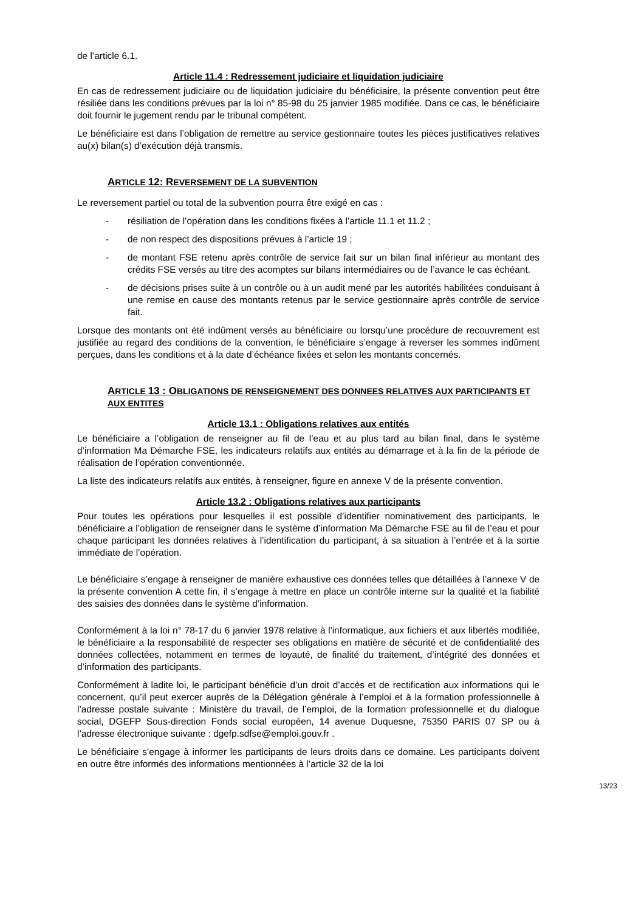de l’article 6.1.
Article 11.4 : Redressement judiciaire et liquidation judiciaire
En cas de redressement judiciaire ou de liquidation judiciaire du bénéficiaire, la présente convention peut être résiliée dans les conditions prévues par la loi n° 85-98 du 25 janvier 1985 modifiée. Dans ce cas, le bénéficiaire doit fournir le jugement rendu par le tribunal compétent.
Le bénéficiaire est dans l’obligation de remettre au service gestionnaire toutes les pièces justificatives relatives au(x) bilan(s) d’exécution déjà transmis.
ARTICLE 12: REVERSEMENT DE LA SUBVENTION
Le reversement partiel ou total de la subvention pourra être exigé en cas :
- résiliation de l’opération dans les conditions fixées à l’article 11.1 et 11.2 ;
- de non respect des dispositions prévues à l’article 19 ;
- de montant FSE retenu après contrôle de service fait sur un bilan final inférieur au montant des crédits FSE versés au titre des acomptes sur bilans intermédiaires ou de l’avance le cas échéant.
- de décisions prises suite à un contrôle ou à un audit mené par les autorités habilitées conduisant à une remise en cause des montants retenus par le service gestionnaire après contrôle de service fait.
Lorsque des montants ont été indûment versés au bénéficiaire ou lorsqu’une procédure de recouvrement est justifiée au regard des conditions de la convention, le bénéficiaire s’engage à reverser les sommes indûment perçues, dans les conditions et à la date d’échéance fixées et selon les montants concernés.
ARTICLE 13 : OBLIGATIONS DE RENSEIGNEMENT DES DONNEES RELATIVES AUX PARTICIPANTS ET AUX ENTITES
Article 13.1 : Obligations relatives aux entités
Le bénéficiaire a l’obligation de renseigner au fil de l’eau et au plus tard au bilan final, dans le système d’information Ma Démarche FSE, les indicateurs relatifs aux entités au démarrage et à la fin de la période de réalisation de l’opération conventionnée.
La liste des indicateurs relatifs aux entités, à renseigner, figure en annexe V de la présente convention.
Article 13.2 : Obligations relatives aux participants
Pour toutes les opérations pour lesquelles il est possible d’identifier nominativement des participants, le bénéficiaire a l’obligation de renseigner dans le système d’information Ma Démarche FSE au fil de l’eau et pour chaque participant les données relatives à l’identification du participant, à sa situation à l’entrée et à la sortie immédiate de l’opération.
Le bénéficiaire s’engage à renseigner de manière exhaustive ces données telles que détaillées à l’annexe V de la présente convention A cette fin, il s’engage à mettre en place un contrôle interne sur la qualité et la fiabilité des saisies des données dans le système d’information.
Conformément à la loi n° 78-17 du 6 janvier 1978 relative à l'informatique, aux fichiers et aux libertés modifiée, le bénéficiaire a la responsabilité de respecter ses obligations en matière de sécurité et de confidentialité des données collectées, notamment en termes de loyauté, de finalité du traitement, d’intégrité des données et d’information des participants.
Conformément à ladite loi, le participant bénéficie d’un droit d’accès et de rectification aux informations qui le concernent, qu’il peut exercer auprès de la Délégation générale à l’emploi et à la formation professionnelle à l’adresse postale suivante : Ministère du travail, de l’emploi, de la formation professionnelle et du dialogue social, DGEFP Sous-direction Fonds social européen, 14 avenue Duquesne, 75350 PARIS 07 SP ou à l’adresse électronique suivante : dgefp.sdfse@emploi.gouv.fr .
Le bénéficiaire s’engage à informer les participants de leurs droits dans ce domaine. Les participants doivent en outre être informés des informations mentionnées à l’article 32 de la loi
13/23